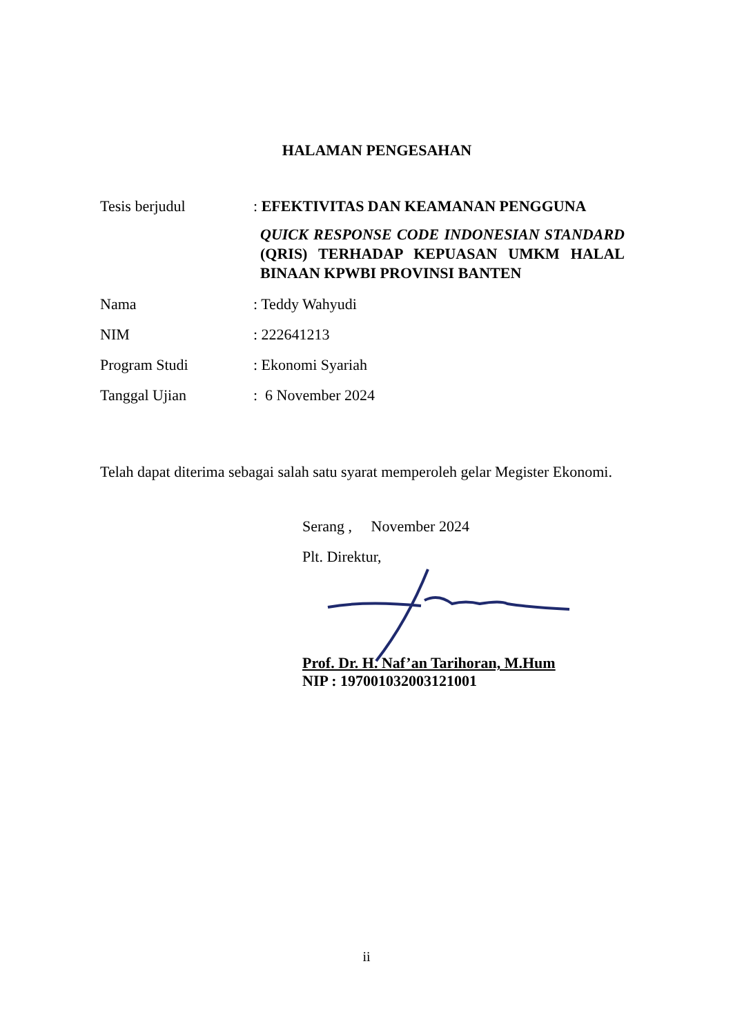HALAMAN PENGESAHAN
Tesis berjudul : EFEKTIVITAS DAN KEAMANAN PENGGUNA
QUICK RESPONSE CODE INDONESIAN STANDARD (QRIS) TERHADAP KEPUASAN UMKM HALAL BINAAN KPWBI PROVINSI BANTEN
Nama : Teddy Wahyudi
NIM : 222641213
Program Studi : Ekonomi Syariah
Tanggal Ujian : 6 November 2024
Telah dapat diterima sebagai salah satu syarat memperoleh gelar Megister Ekonomi.
Serang , November 2024
Plt. Direktur,
Prof. Dr. H. Naf’an Tarihoran, M.Hum
NIP : 197001032003121001
ii